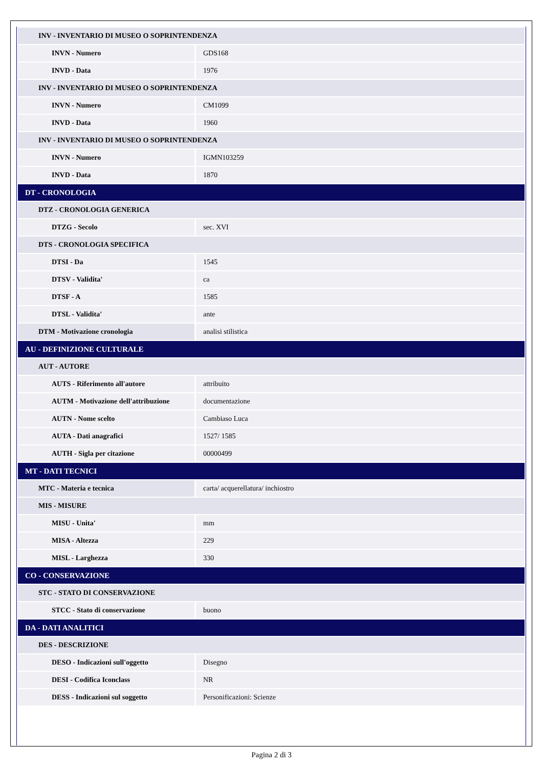| INV - INVENTARIO DI MUSEO O SOPRINTENDENZA | |
| INVN - Numero | GDS168 |
| INVD - Data | 1976 |
| INV - INVENTARIO DI MUSEO O SOPRINTENDENZA | |
| INVN - Numero | CM1099 |
| INVD - Data | 1960 |
| INV - INVENTARIO DI MUSEO O SOPRINTENDENZA | |
| INVN - Numero | IGMN103259 |
| INVD - Data | 1870 |
| DT - CRONOLOGIA | |
| DTZ - CRONOLOGIA GENERICA | |
| DTZG - Secolo | sec. XVI |
| DTS - CRONOLOGIA SPECIFICA | |
| DTSI - Da | 1545 |
| DTSV - Validita' | ca |
| DTSF - A | 1585 |
| DTSL - Validita' | ante |
| DTM - Motivazione cronologia | analisi stilistica |
| AU - DEFINIZIONE CULTURALE | |
| AUT - AUTORE | |
| AUTS - Riferimento all'autore | attribuito |
| AUTM - Motivazione dell'attribuzione | documentazione |
| AUTN - Nome scelto | Cambiaso Luca |
| AUTA - Dati anagrafici | 1527/ 1585 |
| AUTH - Sigla per citazione | 00000499 |
| MT - DATI TECNICI | |
| MTC - Materia e tecnica | carta/ acquerellatura/ inchiostro |
| MIS - MISURE | |
| MISU - Unita' | mm |
| MISA - Altezza | 229 |
| MISL - Larghezza | 330 |
| CO - CONSERVAZIONE | |
| STC - STATO DI CONSERVAZIONE | |
| STCC - Stato di conservazione | buono |
| DA - DATI ANALITICI | |
| DES - DESCRIZIONE | |
| DESO - Indicazioni sull'oggetto | Disegno |
| DESI - Codifica Iconclass | NR |
| DESS - Indicazioni sul soggetto | Personificazioni: Scienze |
Pagina 2 di 3